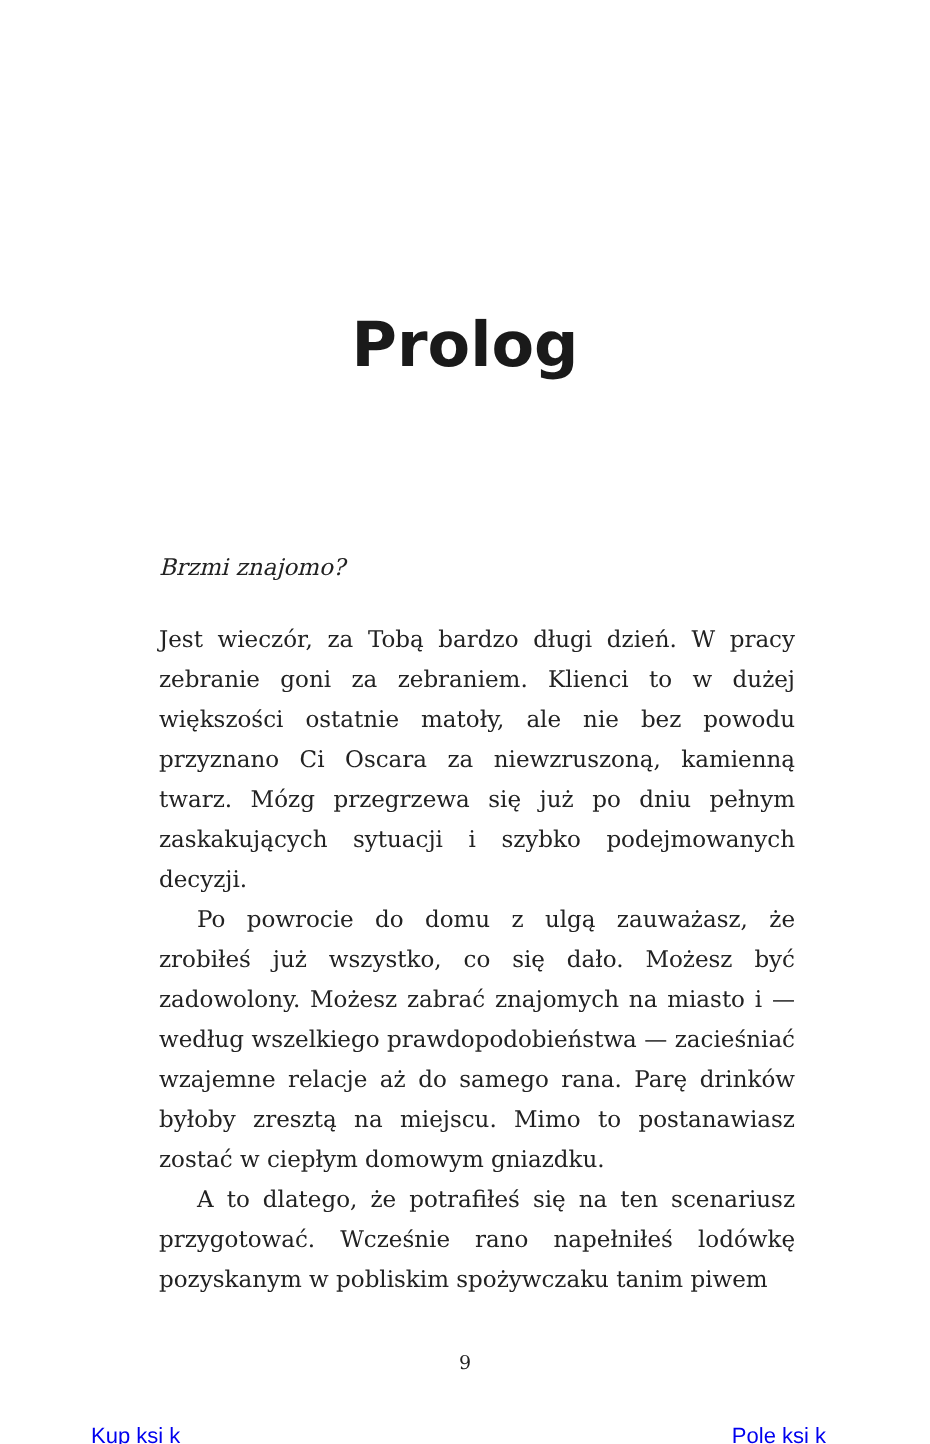Prolog
Brzmi znajomo?
Jest wieczór, za Tobą bardzo długi dzień. W pracy zebranie goni za zebraniem. Klienci to w dużej większości ostatnie matoły, ale nie bez powodu przyznano Ci Oscara za niewzruszoną, kamienną twarz. Mózg przegrzewa się już po dniu pełnym zaskakujących sytuacji i szybko podejmowanych decyzji.
Po powrocie do domu z ulgą zauważasz, że zrobiłeś już wszystko, co się dało. Możesz być zadowolony. Możesz zabrać znajomych na miasto i — według wszelkiego prawdopodobieństwa — zacieśniać wzajemne relacje aż do samego rana. Parę drinków byłoby zresztą na miejscu. Mimo to postanawiasz zostać w ciepłym domowym gniazdku.
A to dlatego, że potrafiłeś się na ten scenariusz przygotować. Wcześnie rano napełniłeś lodówkę pozyskanym w pobliskim spożywczaku tanim piwem
9
Kup ksi k Pole ksi k